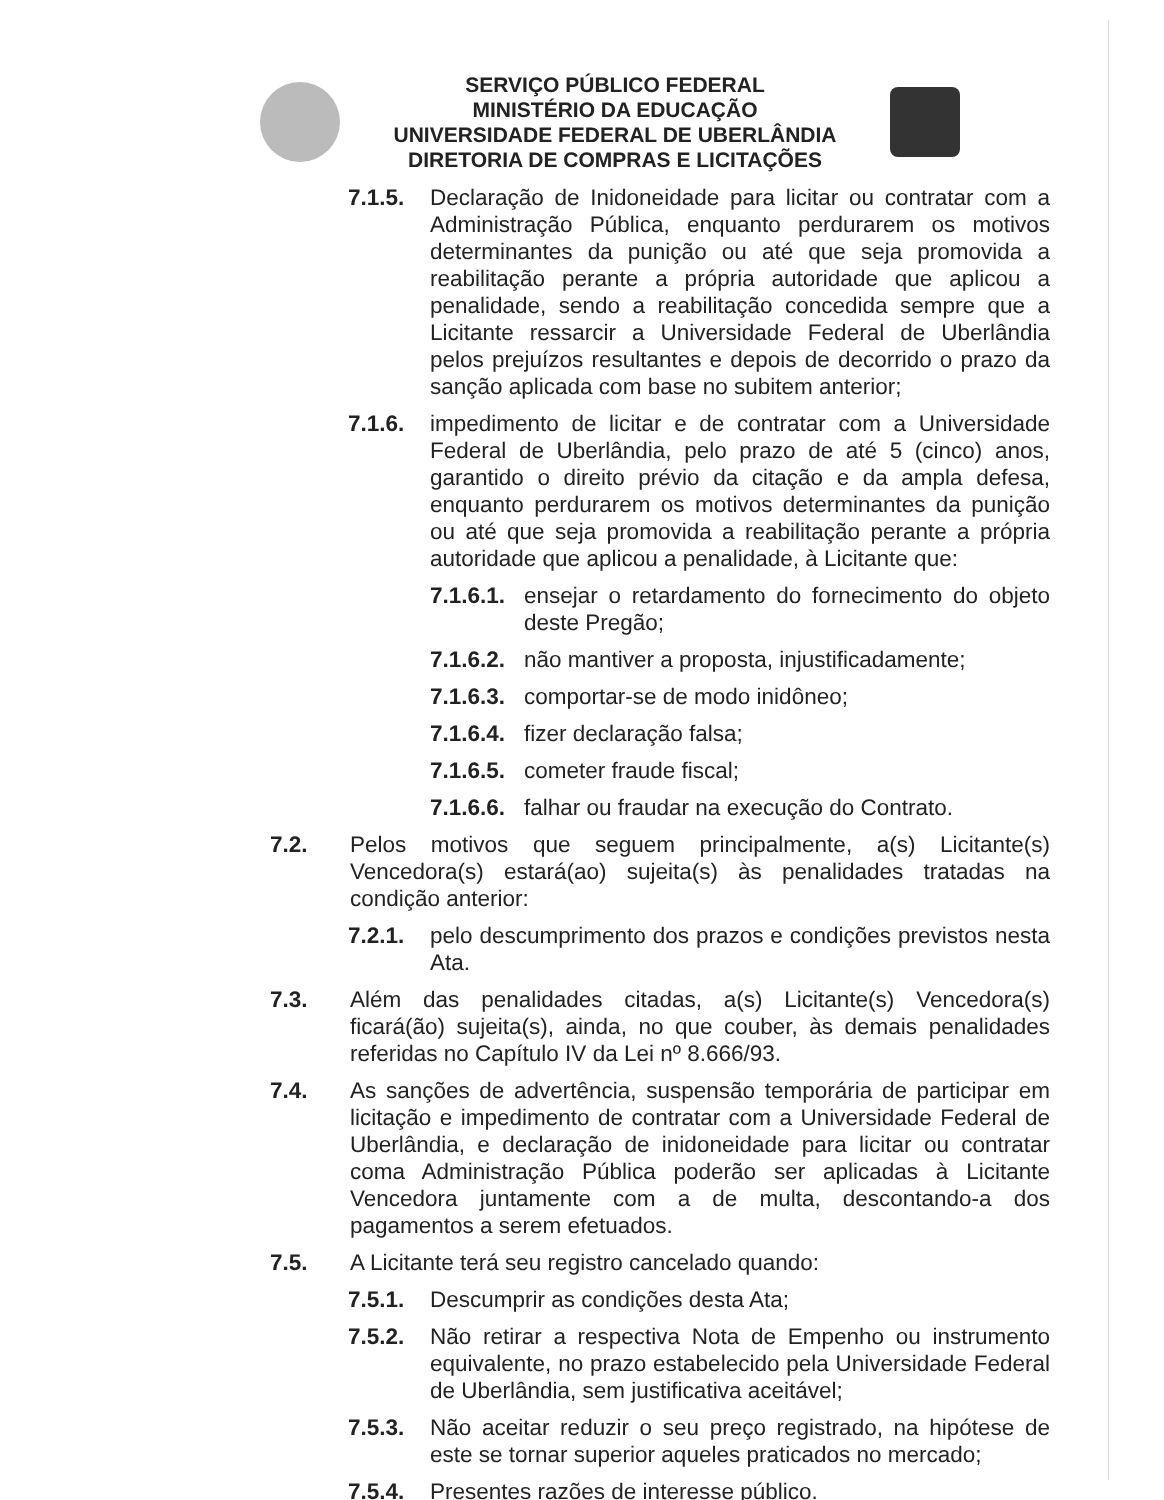SERVIÇO PÚBLICO FEDERAL
MINISTÉRIO DA EDUCAÇÃO
UNIVERSIDADE FEDERAL DE UBERLÂNDIA
DIRETORIA DE COMPRAS E LICITAÇÕES
7.1.5. Declaração de Inidoneidade para licitar ou contratar com a Administração Pública, enquanto perdurarem os motivos determinantes da punição ou até que seja promovida a reabilitação perante a própria autoridade que aplicou a penalidade, sendo a reabilitação concedida sempre que a Licitante ressarcir a Universidade Federal de Uberlândia pelos prejuízos resultantes e depois de decorrido o prazo da sanção aplicada com base no subitem anterior;
7.1.6. impedimento de licitar e de contratar com a Universidade Federal de Uberlândia, pelo prazo de até 5 (cinco) anos, garantido o direito prévio da citação e da ampla defesa, enquanto perdurarem os motivos determinantes da punição ou até que seja promovida a reabilitação perante a própria autoridade que aplicou a penalidade, à Licitante que:
7.1.6.1. ensejar o retardamento do fornecimento do objeto deste Pregão;
7.1.6.2. não mantiver a proposta, injustificadamente;
7.1.6.3. comportar-se de modo inidôneo;
7.1.6.4. fizer declaração falsa;
7.1.6.5. cometer fraude fiscal;
7.1.6.6. falhar ou fraudar na execução do Contrato.
7.2. Pelos motivos que seguem principalmente, a(s) Licitante(s) Vencedora(s) estará(ao) sujeita(s) às penalidades tratadas na condição anterior:
7.2.1. pelo descumprimento dos prazos e condições previstos nesta Ata.
7.3. Além das penalidades citadas, a(s) Licitante(s) Vencedora(s) ficará(ão) sujeita(s), ainda, no que couber, às demais penalidades referidas no Capítulo IV da Lei nº 8.666/93.
7.4. As sanções de advertência, suspensão temporária de participar em licitação e impedimento de contratar com a Universidade Federal de Uberlândia, e declaração de inidoneidade para licitar ou contratar coma Administração Pública poderão ser aplicadas à Licitante Vencedora juntamente com a de multa, descontando-a dos pagamentos a serem efetuados.
7.5. A Licitante terá seu registro cancelado quando:
7.5.1. Descumprir as condições desta Ata;
7.5.2. Não retirar a respectiva Nota de Empenho ou instrumento equivalente, no prazo estabelecido pela Universidade Federal de Uberlândia, sem justificativa aceitável;
7.5.3. Não aceitar reduzir o seu preço registrado, na hipótese de este se tornar superior aqueles praticados no mercado;
7.5.4. Presentes razões de interesse público.